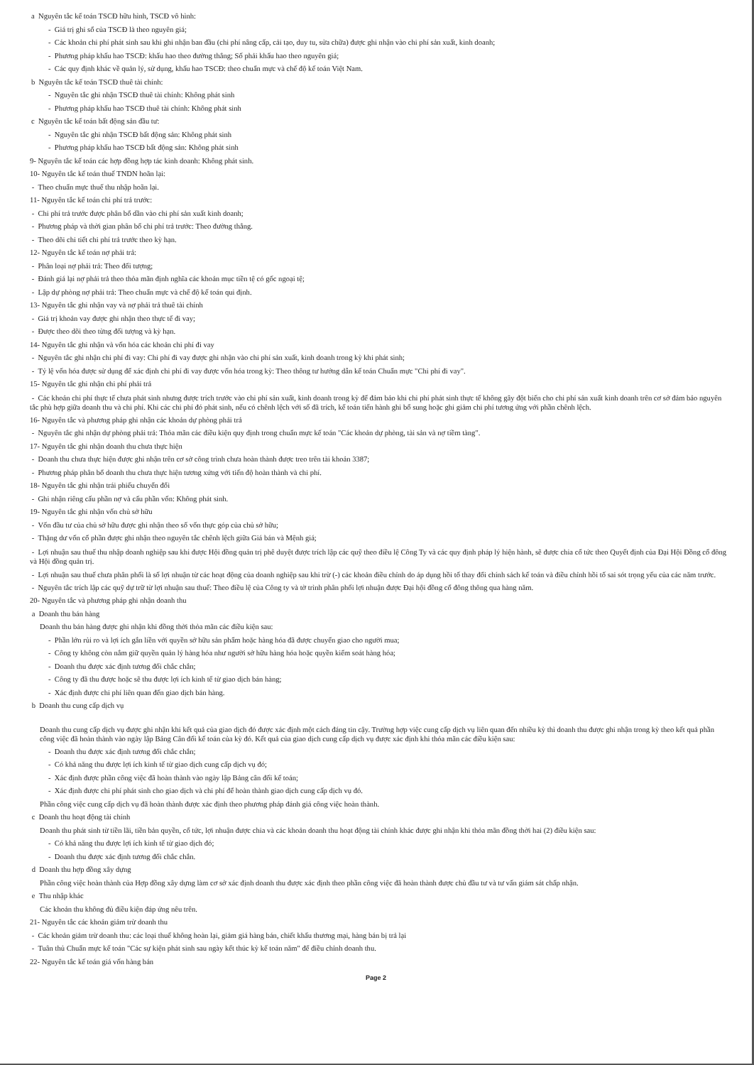a Nguyên tắc kế toán TSCĐ hữu hình, TSCĐ vô hình:
- Giá trị ghi sổ của TSCĐ là theo nguyên giá;
- Các khoản chi phí phát sinh sau khi ghi nhận ban đầu (chi phí nâng cấp, cải tạo, duy tu, sửa chữa) được ghi nhận vào chi phí sản xuất, kinh doanh;
- Phương pháp khấu hao TSCĐ: khấu hao theo đường thẳng; Số phải khấu hao theo nguyên giá;
- Các quy định khác về quản lý, sử dụng, khấu hao TSCĐ: theo chuẩn mực và chế độ kế toán Việt Nam.
b Nguyên tắc kế toán TSCĐ thuê tài chính:
- Nguyên tắc ghi nhận TSCĐ thuê tài chính: Không phát sinh
- Phương pháp khấu hao TSCĐ thuê tài chính: Không phát sinh
c Nguyên tắc kế toán bất động sản đầu tư:
- Nguyên tắc ghi nhận TSCĐ bất động sản: Không phát sinh
- Phương pháp khấu hao TSCĐ bất động sản: Không phát sinh
9- Nguyên tắc kế toán các hợp đồng hợp tác kinh doanh: Không phát sinh.
10- Nguyên tắc kế toán thuế TNDN hoãn lại:
- Theo chuẩn mực thuế thu nhập hoãn lại.
11- Nguyên tắc kế toán chi phí trả trước:
- Chi phí trả trước được phân bổ dần vào chi phí sản xuất kinh doanh;
- Phương pháp và thời gian phân bổ chi phí trả trước: Theo đường thẳng.
- Theo dõi chi tiết chi phí trả trước theo kỳ hạn.
12- Nguyên tắc kế toán nợ phải trả:
- Phân loại nợ phải trả: Theo đối tượng;
- Đánh giá lại nợ phải trả theo thỏa mãn định nghĩa các khoản mục tiền tệ có gốc ngoại tệ;
- Lập dự phòng nợ phải trả: Theo chuẩn mực và chế độ kế toán qui định.
13- Nguyên tắc ghi nhận vay và nợ phải trả thuê tài chính
- Giá trị khoản vay được ghi nhận theo thực tế đi vay;
- Được theo dõi theo từng đối tượng và kỳ hạn.
14- Nguyên tắc ghi nhận và vốn hóa các khoản chi phí đi vay
- Nguyên tắc ghi nhận chi phí đi vay: Chi phí đi vay được ghi nhận vào chi phí sản xuất, kinh doanh trong kỳ khi phát sinh;
- Tỷ lệ vốn hóa được sử dụng để xác định chi phí đi vay được vốn hóa trong kỳ: Theo thông tư hướng dẫn kế toán Chuẩn mực "Chi phí đi vay".
15- Nguyên tắc ghi nhận chi phí phải trả
- Các khoản chi phí thực tế chưa phát sinh nhưng được trích trước vào chi phí sản xuất, kinh doanh trong kỳ để đảm bảo khi chi phí phát sinh thực tế không gây đột biến cho chi phí sản xuất kinh doanh trên cơ sở đảm bảo nguyên tắc phù hợp giữa doanh thu và chi phí. Khi các chi phí đó phát sinh, nếu có chênh lệch với số đã trích, kế toán tiến hành ghi bổ sung hoặc ghi giảm chi phí tương ứng với phần chênh lệch.
16- Nguyên tắc và phương pháp ghi nhận các khoản dự phòng phải trả
- Nguyên tắc ghi nhận dự phòng phải trả: Thỏa mãn các điều kiện quy định trong chuẩn mực kế toán "Các khoản dự phòng, tài sản và nợ tiềm tàng".
17- Nguyên tắc ghi nhận doanh thu chưa thực hiện
- Doanh thu chưa thực hiện được ghi nhận trên cơ sở công trình chưa hoàn thành được treo trên tài khoản 3387;
- Phương pháp phân bổ doanh thu chưa thực hiện tương xứng với tiến độ hoàn thành và chi phí.
18- Nguyên tắc ghi nhận trái phiếu chuyển đổi
- Ghi nhận riêng cấu phần nợ và cấu phần vốn: Không phát sinh.
19- Nguyên tắc ghi nhận vốn chủ sở hữu
- Vốn đầu tư của chủ sở hữu được ghi nhận theo số vốn thực góp của chủ sở hữu;
- Thặng dư vốn cổ phần được ghi nhận theo nguyên tắc chênh lệch giữa Giá bán và Mệnh giá;
- Lợi nhuận sau thuế thu nhập doanh nghiệp sau khi được Hội đồng quản trị phê duyệt được trích lập các quỹ theo điều lệ Công Ty và các quy định pháp lý hiện hành, sẽ được chia cổ tức theo Quyết định của Đại Hội Đồng cổ đông và Hội đồng quản trị.
- Lợi nhuận sau thuế chưa phân phối là số lợi nhuận từ các hoạt động của doanh nghiệp sau khi trừ (-) các khoản điều chỉnh do áp dụng hồi tố thay đổi chính sách kế toán và điều chỉnh hồi tố sai sót trọng yếu của các năm trước.
- Nguyên tắc trích lập các quỹ dự trữ từ lợi nhuận sau thuế: Theo điều lệ của Công ty và tờ trình phân phối lợi nhuận được Đại hội đồng cổ đông thông qua hàng năm.
20- Nguyên tắc và phương pháp ghi nhận doanh thu
a Doanh thu bán hàng
Doanh thu bán hàng được ghi nhận khi đồng thời thỏa mãn các điều kiện sau:
- Phần lớn rủi ro và lợi ích gắn liền với quyền sở hữu sản phẩm hoặc hàng hóa đã được chuyển giao cho người mua;
- Công ty không còn nắm giữ quyền quản lý hàng hóa như người sở hữu hàng hóa hoặc quyền kiểm soát hàng hóa;
- Doanh thu được xác định tương đối chắc chắn;
- Công ty đã thu được hoặc sẽ thu được lợi ích kinh tế từ giao dịch bán hàng;
- Xác định được chi phí liên quan đến giao dịch bán hàng.
b Doanh thu cung cấp dịch vụ
Doanh thu cung cấp dịch vụ được ghi nhận khi kết quả của giao dịch đó được xác định một cách đáng tin cậy. Trường hợp việc cung cấp dịch vụ liên quan đến nhiều kỳ thì doanh thu được ghi nhận trong kỳ theo kết quả phần công việc đã hoàn thành vào ngày lập Bảng Cân đối kế toán của kỳ đó. Kết quả của giao dịch cung cấp dịch vụ được xác định khi thỏa mãn các điều kiện sau:
- Doanh thu được xác định tương đối chắc chắn;
- Có khả năng thu được lợi ích kinh tế từ giao dịch cung cấp dịch vụ đó;
- Xác định được phần công việc đã hoàn thành vào ngày lập Bảng cân đối kế toán;
- Xác định được chi phí phát sinh cho giao dịch và chi phí để hoàn thành giao dịch cung cấp dịch vụ đó.
Phần công việc cung cấp dịch vụ đã hoàn thành được xác định theo phương pháp đánh giá công việc hoàn thành.
c Doanh thu hoạt động tài chính
Doanh thu phát sinh từ tiền lãi, tiền bản quyền, cổ tức, lợi nhuận được chia và các khoản doanh thu hoạt động tài chính khác được ghi nhận khi thỏa mãn đồng thời hai (2) điều kiện sau:
- Có khả năng thu được lợi ích kinh tế từ giao dịch đó;
- Doanh thu được xác định tương đối chắc chắn.
d Doanh thu hợp đồng xây dựng
Phần công việc hoàn thành của Hợp đồng xây dựng làm cơ sở xác định doanh thu được xác định theo phần công việc đã hoàn thành được chủ đầu tư và tư vấn giám sát chấp nhận.
e Thu nhập khác
Các khoản thu không đủ điều kiện đáp ứng nêu trên.
21- Nguyên tắc các khoản giảm trừ doanh thu
- Các khoản giảm trừ doanh thu: các loại thuế không hoàn lại, giảm giá hàng bán, chiết khấu thương mại, hàng bán bị trả lại
- Tuân thủ Chuẩn mực kế toán "Các sự kiện phát sinh sau ngày kết thúc kỳ kế toán năm" để điều chỉnh doanh thu.
22- Nguyên tắc kế toán giá vốn hàng bán
Page 2